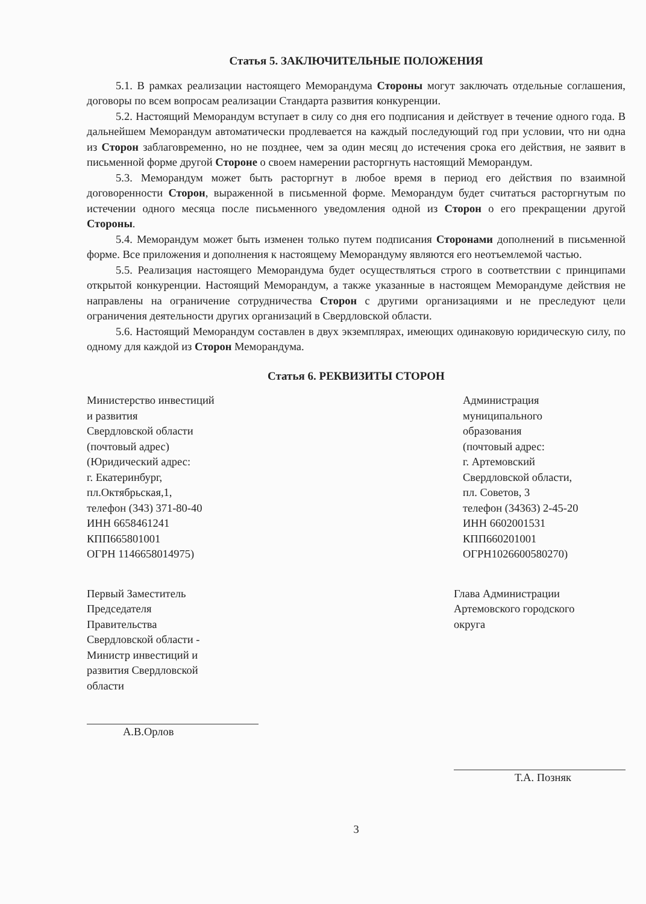Статья 5. ЗАКЛЮЧИТЕЛЬНЫЕ ПОЛОЖЕНИЯ
5.1. В рамках реализации настоящего Меморандума Стороны могут заключать отдельные соглашения, договоры по всем вопросам реализации Стандарта развития конкуренции.
5.2. Настоящий Меморандум вступает в силу со дня его подписания и действует в течение одного года. В дальнейшем Меморандум автоматически продлевается на каждый последующий год при условии, что ни одна из Сторон заблаговременно, но не позднее, чем за один месяц до истечения срока его действия, не заявит в письменной форме другой Стороне о своем намерении расторгнуть настоящий Меморандум.
5.3. Меморандум может быть расторгнут в любое время в период его действия по взаимной договоренности Сторон, выраженной в письменной форме. Меморандум будет считаться расторгнутым по истечении одного месяца после письменного уведомления одной из Сторон о его прекращении другой Стороны.
5.4. Меморандум может быть изменен только путем подписания Сторонами дополнений в письменной форме. Все приложения и дополнения к настоящему Меморандуму являются его неотъемлемой частью.
5.5. Реализация настоящего Меморандума будет осуществляться строго в соответствии с принципами открытой конкуренции. Настоящий Меморандум, а также указанные в настоящем Меморандуме действия не направлены на ограничение сотрудничества Сторон с другими организациями и не преследуют цели ограничения деятельности других организаций в Свердловской области.
5.6. Настоящий Меморандум составлен в двух экземплярах, имеющих одинаковую юридическую силу, по одному для каждой из Сторон Меморандума.
Статья 6. РЕКВИЗИТЫ СТОРОН
Министерство инвестиций
и развития
Свердловской области
(почтовый адрес)
(Юридический адрес:
г. Екатеринбург,
пл.Октябрьская,1,
телефон (343) 371-80-40
ИНН 6658461241
КПП665801001
ОГРН 1146658014975)
Администрация
муниципального
образования
(почтовый адрес:
г. Артемовский
Свердловской области,
пл. Советов, 3
телефон (34363) 2-45-20
ИНН 6602001531
КПП660201001
ОГРН1026600580270)
Первый Заместитель
Председателя
Правительства
Свердловской области -
Министр инвестиций и
развития Свердловской
области
А.В.Орлов
Глава Администрации
Артемовского городского
округа
Т.А. Позняк
3